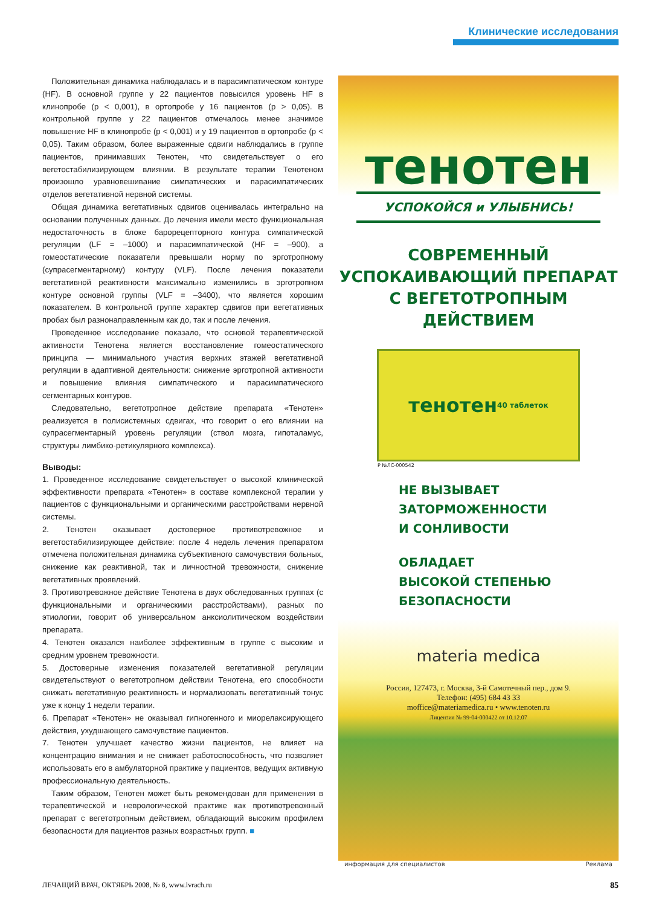Клинические исследования
Положительная динамика наблюдалась и в парасимпатическом контуре (HF). В основной группе у 22 пациентов повысился уровень HF в клинопробе (p < 0,001), в ортопробе у 16 пациентов (p > 0,05). В контрольной группе у 22 пациентов отмечалось менее значимое повышение HF в клинопробе (p < 0,001) и у 19 пациентов в ортопробе (p < 0,05). Таким образом, более выраженные сдвиги наблюдались в группе пациентов, принимавших Тенотен, что свидетельствует о его вегетостабилизирующем влиянии. В результате терапии Тенотеном произошло уравновешивание симпатических и парасимпатических отделов вегетативной нервной системы.
Общая динамика вегетативных сдвигов оценивалась интегрально на основании полученных данных. До лечения имели место функциональная недостаточность в блоке барорецепторного контура симпатической регуляции (LF = –1000) и парасимпатической (HF = –900), а гомеостатические показатели превышали норму по эрготропному (супрасегментарному) контуру (VLF). После лечения показатели вегетативной реактивности максимально изменились в эрготропном контуре основной группы (VLF = –3400), что является хорошим показателем. В контрольной группе характер сдвигов при вегетативных пробах был разнонаправленным как до, так и после лечения.
Проведенное исследование показало, что основой терапевтической активности Тенотена является восстановление гомеостатического принципа — минимального участия верхних этажей вегетативной регуляции в адаптивной деятельности: снижение эрготропной активности и повышение влияния симпатического и парасимпатического сегментарных контуров.
Следовательно, вегетотропное действие препарата «Тенотен» реализуется в полисистемных сдвигах, что говорит о его влиянии на супрасегментарный уровень регуляции (ствол мозга, гипоталамус, структуры лимбико-ретикулярного комплекса).
Выводы:
1. Проведенное исследование свидетельствует о высокой клинической эффективности препарата «Тенотен» в составе комплексной терапии у пациентов с функциональными и органическими расстройствами нервной системы.
2. Тенотен оказывает достоверное противотревожное и вегетостабилизирующее действие: после 4 недель лечения препаратом отмечена положительная динамика субъективного самочувствия больных, снижение как реактивной, так и личностной тревожности, снижение вегетативных проявлений.
3. Противотревожное действие Тенотена в двух обследованных группах (с функциональными и органическими расстройствами), разных по этиологии, говорит об универсальном анксиолитическом воздействии препарата.
4. Тенотен оказался наиболее эффективным в группе с высоким и средним уровнем тревожности.
5. Достоверные изменения показателей вегетативной регуляции свидетельствуют о вегетотропном действии Тенотена, его способности снижать вегетативную реактивность и нормализовать вегетативный тонус уже к концу 1 недели терапии.
6. Препарат «Тенотен» не оказывал гипногенного и миорелаксирующего действия, ухудшающего самочувствие пациентов.
7. Тенотен улучшает качество жизни пациентов, не влияет на концентрацию внимания и не снижает работоспособность, что позволяет использовать его в амбулаторной практике у пациентов, ведущих активную профессиональную деятельность.
Таким образом, Тенотен может быть рекомендован для применения в терапевтической и неврологической практике как противотревожный препарат с вегетотропным действием, обладающий высоким профилем безопасности для пациентов разных возрастных групп. ■
тенотен
УСПОКОЙСЯ и УЛЫБНИСЬ!
СОВРЕМЕННЫЙ
УСПОКАИВАЮЩИЙ ПРЕПАРАТ
С ВЕГЕТОТРОПНЫМ
ДЕЙСТВИЕМ
тенотен
40 таблеток
Р №ЛС-000542
НЕ ВЫЗЫВАЕТ
ЗАТОРМОЖЕННОСТИ
И СОНЛИВОСТИ
ОБЛАДАЕТ
ВЫСОКОЙ СТЕПЕНЬЮ
БЕЗОПАСНОСТИ
materia medica
Россия, 127473, г. Москва, 3-й Самотечный пер., дом 9.
Телефон: (495) 684 43 33
moffice@materiamedica.ru • www.tenoten.ru
Лицензия № 99-04-000422 от 10.12.07
информация для специалистов Реклама
ЛЕЧАЩИЙ ВРАЧ, ОКТЯБРЬ 2008, № 8, www.lvrach.ru 85